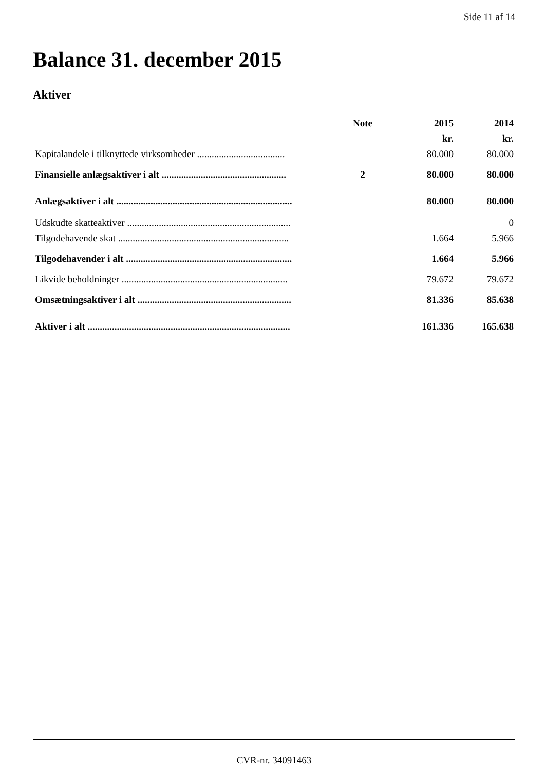Side 11 af 14
Balance 31. december 2015
Aktiver
| | Note | 2015 | 2014 |
| --- | --- | --- | --- |
| | | kr. | kr. |
| Kapitalandele i tilknyttede virksomheder .................................... | | 80.000 | 80.000 |
| Finansielle anlægsaktiver i alt ................................................... | 2 | 80.000 | 80.000 |
| Anlægsaktiver i alt ........................................................................ | | 80.000 | 80.000 |
| Udskudte skatteaktiver ................................................................... | | | 0 |
| Tilgodehavende skat ...................................................................... | | 1.664 | 5.966 |
| Tilgodehavender i alt .................................................................... | | 1.664 | 5.966 |
| Likvide beholdninger .................................................................... | | 79.672 | 79.672 |
| Omsætningsaktiver i alt ............................................................... | | 81.336 | 85.638 |
| Aktiver i alt ................................................................................... | | 161.336 | 165.638 |
CVR-nr. 34091463